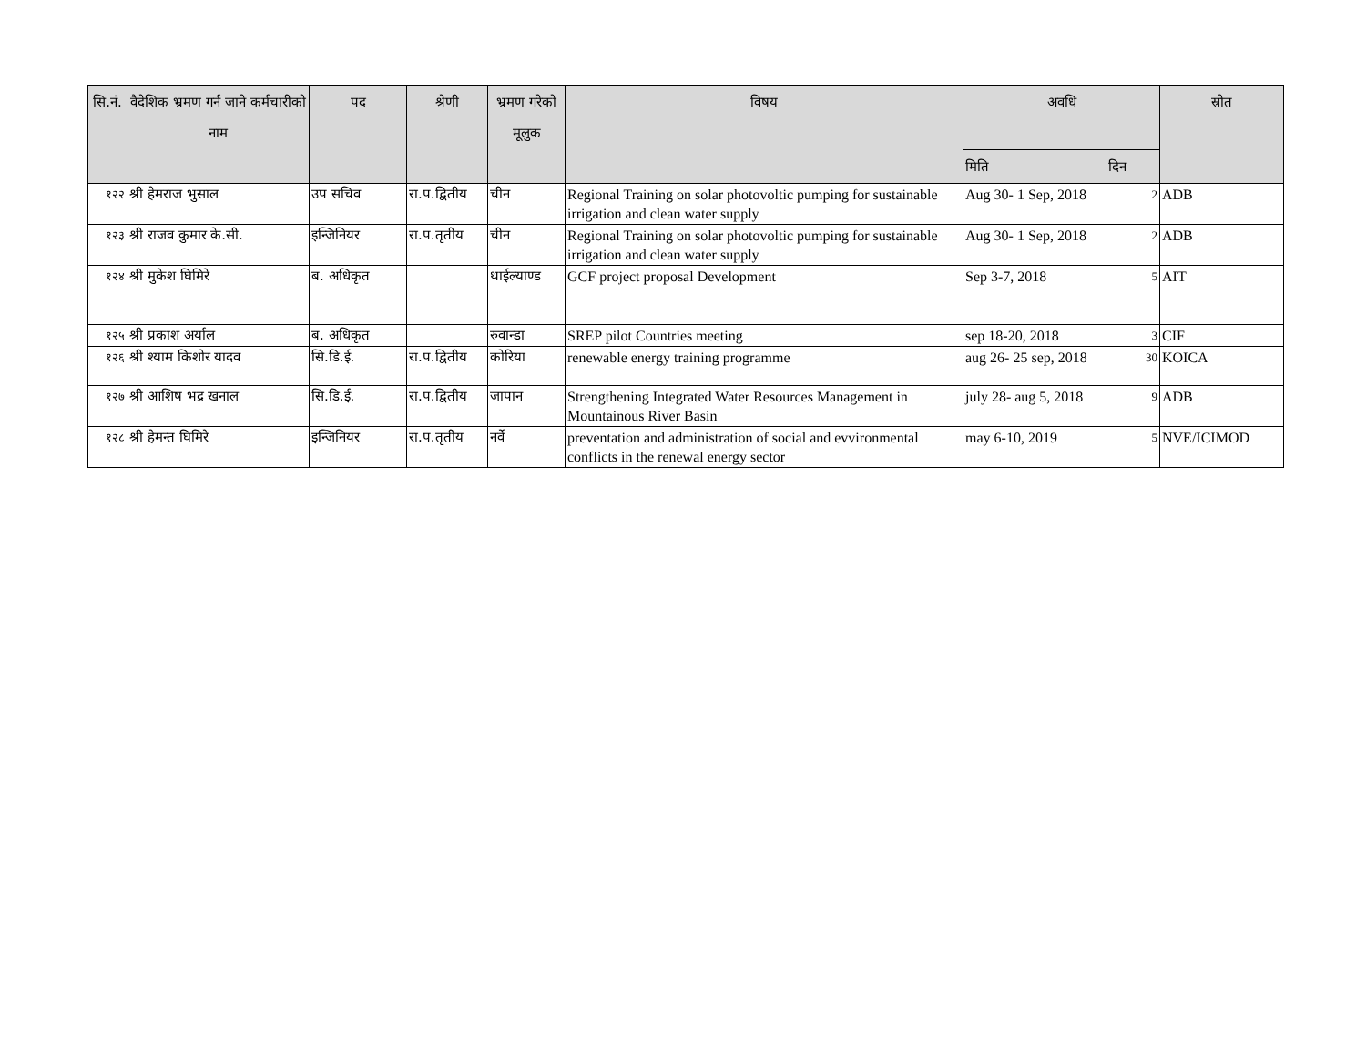| सि.नं. | वैदेशिक भ्रमण गर्न जाने कर्मचारीको नाम | पद | श्रेणी | भ्रमण गरेको मूलुक | विषय | अवधि | | स्रोत |
| --- | --- | --- | --- | --- | --- | --- | --- | --- |
| | | | | | | मिति | दिन | |
| १२२ | श्री हेमराज भुसाल | उप सचिव | रा.प.द्वितीय | चीन | Regional Training on solar photovoltic pumping for sustainable irrigation and clean water supply | Aug 30- 1 Sep, 2018 | 2 | ADB |
| १२३ | श्री राजव कुमार के.सी. | इन्जिनियर | रा.प.तृतीय | चीन | Regional Training on solar photovoltic pumping for sustainable irrigation and clean water supply | Aug 30- 1 Sep, 2018 | 2 | ADB |
| १२४ | श्री मुकेश घिमिरे | ब. अधिकृत | | थाईल्याण्ड | GCF project proposal Development | Sep 3-7, 2018 | 5 | AIT |
| १२५ | श्री प्रकाश अर्याल | ब. अधिकृत | | रुवान्डा | SREP pilot Countries meeting | sep 18-20, 2018 | 3 | CIF |
| १२६ | श्री श्याम किशोर यादव | सि.डि.ई. | रा.प.द्वितीय | कोरिया | renewable energy training programme | aug 26- 25 sep, 2018 | 30 | KOICA |
| १२७ | श्री आशिष भद्र खनाल | सि.डि.ई. | रा.प.द्वितीय | जापान | Strengthening Integrated Water Resources Management in Mountainous River Basin | july 28- aug 5, 2018 | 9 | ADB |
| १२८ | श्री हेमन्त घिमिरे | इन्जिनियर | रा.प.तृतीय | नर्वे | preventation and administration of social and evvironmental conflicts in the renewal energy sector | may 6-10, 2019 | 5 | NVE/ICIMOD |